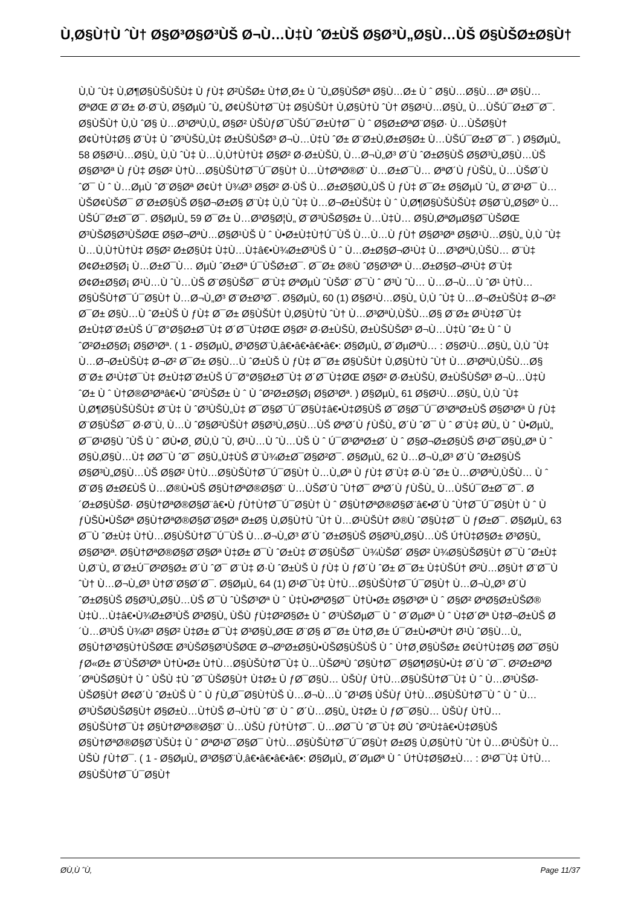Ù‚Ø§Ù†Ù ˆÙ† Ø§Ø³Ø§Ø³ÙŠ Ø¬Ù…Ù‡Ù ˆØ±ÙŠ Ø§Ø³Ù„Ø§Ù…ÙŠ Ø§ÙŠØ±Ø§Ù†
Ù‚Ù ˆÙ‡ Ù‚Ø¶Ø§ÙŠÙŠÙ‡ Ù ƒÙ‡ Ø²ÙŠØ± Ù†Ø¸Ø± Ù ˆÙ„Ø§ÙŠØª Ø§Ù…Ø± Ù ˆ Ø§Ù…Ø§Ù…Øª Ø§Ù…ØªØŒ Ø¨Ø± Ø·Ø¨Ù‚ Ø§ØµÙ ˆÙ„ Ø¢ÙŠÙ†Ø¯Ù‡ Ø§ÙŠÙ† Ù‚Ø§Ù†Ù ˆÙ† Ø§Ø¹Ù…Ø§Ù„ Ù…ÙŠÚ¯Ø±Ø¯Ø¯. Ø§ÙŠÙ† Ù‚Ù ˆØ§ Ù…Ø³ØªÙ‚Ù„ Ø§Ø² ÙŠÙƒØ¯ÙŠÚ¯Ø±Ù†Ø¯ Ù ˆ Ø§Ø±ØªØ¨Ø§Ø· Ù…ÙŠØ§Ù† Ø¢Ù†Ù‡Ø§ Ø¨Ù‡ Ù ˆØ³ÙŠÙ„Ù‡ Ø±ÙŠÙŠØ³ Ø¬Ù…Ù‡Ù ˆØ± Ø¨Ø±Ù‚Ø±Ø§Ø± Ù…ÙŠÚ¯Ø±Ø¯Ø¯. ) Ø§ØµÙ„ 58 Ø§Ø¹Ù…Ø§Ù„ Ù‚Ù ˆÙ‡ Ù…Ù‚Ù†Ù†Ù‡ Ø§Ø² Ø·Ø±ÙŠÙ‚ Ù…Ø¬Ù„Ø³ Ø´Ù ˆØ±Ø§ÙŠ Ø§Ø³Ù„Ø§Ù…ÙŠ Ø§Ø³Øª Ù ƒÙ‡ Ø§Ø² Ù†Ù…Ø§ÙŠÙ†Ø¯Ú¯Ø§Ù† Ù…Ù†ØªØ®Ø¨ Ù…Ø±Ø¯Ù… ØªØ´Ù ƒÙŠÙ„ Ù…ÙŠØ´Ù ˆØ¯ Ù ˆ Ù…ØµÙ ˆØ¨Ø§Øª Ø¢Ù† Ù¾Ø³ Ø§Ø² Ø·ÙŠ Ù…Ø±Ø§Ø­Ù„ÙŠ Ù ƒÙ‡ Ø¯Ø± Ø§ØµÙ ˆÙ„ Ø¨Ø¹Ø¯ Ù…ÙŠØ¢ÙŠØ¯ Ø¨Ø±Ø§ÙŠ Ø§Ø¬Ø±Ø§ Ø¨Ù‡ Ù‚Ù ˆÙ‡ Ù…Ø¬Ø±ÙŠÙ‡ Ù ˆ Ù‚Ø¶Ø§ÙŠÙŠÙ‡ Ø§Ø¨Ù„Ø§Øº Ù…ÙŠÚ¯Ø±Ø¯Ø¯. Ø§ØµÙ„ 59 Ø¯Ø± Ù…Ø³Ø§Ø¦Ù„ Ø¨Ø³ÙŠØ§Ø± Ù…Ù‡Ù… Ø§Ù‚ØªØµØ§Ø¯ÙŠØŒ Ø³ÙŠØ§Ø³ÙŠØŒ Ø§Ø¬ØªÙ…Ø§Ø¹ÙŠ Ù ˆ Ù•Ø±Ù‡Ù†Ú¯ÙŠ Ù…Ù…Ù ƒÙ† Ø§Ø³Øª Ø§Ø¹Ù…Ø§Ù„ Ù‚Ù ˆÙ‡ Ù…Ù‚Ù†Ù†Ù‡ Ø§Ø² Ø±Ø§Ù‡ Ù‡Ù…Ù‡â€•Ù¾Ø±Ø³ÙŠ Ù ˆ Ù…Ø±Ø§Ø¬Ø¹Ù‡ Ù…Ø³ØªÙ‚ÙŠÙ… Ø¨Ù‡ Ø¢Ø±Ø§Ø¡ Ù…Ø±Ø¯Ù… ØµÙ ˆØ±Øª Ú¯ÙŠØ±Ø¯. Ø¯Ø± Ø®Ù ˆØ§Ø³Øª Ù…Ø±Ø§Ø¬Ø¹Ù‡ Ø¨Ù‡ Ø¢Ø±Ø§Ø¡ Ø¹Ù…Ù ˆÙ…ÙŠ Ø¨Ø§ÙŠØ¯ Ø¨Ù‡ ØªØµÙ ˆÙŠØ¨ Ø¯Ù ˆ Ø³Ù ˆÙ… Ù…Ø¬Ù…Ù ˆØ¹ Ù†Ù…Ø§ÙŠÙ†Ø¯Ú¯Ø§Ù† Ù…Ø¬Ù„Ø³ Ø¨Ø±Ø³Ø¯. Ø§ØµÙ„ 60 (1) Ø§Ø¹Ù…Ø§Ù„ Ù‚Ù ˆÙ‡ Ù…Ø¬Ø±ÙŠÙ‡ Ø¬Ø² Ø¯Ø± Ø§Ù…Ù ˆØ±ÙŠ Ù ƒÙ‡ Ø¯Ø± Ø§ÙŠÙ† Ù‚Ø§Ù†Ù ˆÙ† Ù…Ø³ØªÙ‚ÙŠÙ…Ø§ Ø¨Ø± Ø¹Ù‡Ø¯Ù‡ Ø±Ù‡Ø¨Ø±ÙŠ Ú¯Ø°Ø§Ø±Ø¯Ù‡ Ø´Ø¯Ù‡ØŒ Ø§Ø² Ø·Ø±ÙŠÙ‚ Ø±ÙŠÙŠØ³ Ø¬Ù…Ù‡Ù ˆØ± Ù ˆ Ù ˆØ²Ø±Ø§Ø¡ Ø§Ø³Øª. ( 1 - Ø§ØµÙ„ Ø³Ø§Ø¨Ù‚â€•â€•â€•â€•: Ø§ØµÙ„ Ø´ØµØªÙ… : Ø§Ø¹Ù…Ø§Ù„ Ù‚Ù ˆÙ‡ Ù…Ø¬Ø±ÙŠÙ‡ Ø¬Ø² Ø¯Ø± Ø§Ù…Ù ˆØ±ÙŠ Ù ƒÙ‡ Ø¯Ø± Ø§ÙŠÙ† Ù‚Ø§Ù†Ù ˆÙ† Ù…Ø³ØªÙ‚ÙŠÙ…Ø§ Ø¨Ø± Ø¹Ù‡Ø¯Ù‡ Ø±Ù‡Ø¨Ø±ÙŠ Ú¯Ø°Ø§Ø±Ø¯Ù‡ Ø´Ø¯Ù‡ØŒ Ø§Ø² Ø·Ø±ÙŠÙ‚ Ø±ÙŠÙŠØ³ Ø¬Ù…Ù‡Ù ˆØ± Ù ˆ Ù†Ø®Ø³Øªâ€•Ù ˆØ²ÙŠØ± Ù ˆ Ù ˆØ²Ø±Ø§Ø¡ Ø§Ø³Øª. ) Ø§ØµÙ„ 61 Ø§Ø¹Ù…Ø§Ù„ Ù‚Ù ˆÙ‡ Ù‚Ø¶Ø§ÙŠÙŠÙ‡ Ø¨Ù‡ Ù ˆØ³ÙŠÙ„Ù‡ Ø¯Ø§Ø¯Ú¯Ø§Ù‡â€•Ù‡Ø§ÙŠ Ø¯Ø§Ø¯Ú¯Ø³ØªØ±ÙŠ Ø§Ø³Øª Ù ƒÙ‡ Ø¨Ø§ÙŠØ¯ Ø·Ø¨Ù‚ Ù…Ù ˆØ§Ø²ÙŠÙ† Ø§Ø³Ù„Ø§Ù…ÙŠ ØªØ´Ù ƒÙŠÙ„ Ø´Ù ˆØ¯ Ù ˆ Ø¨Ù‡ Ø­Ù„ Ù ˆ Ù•ØµÙ„ Ø¯Ø¹Ø§Ù ˆÙŠ Ù ˆ Ø­Ù•Ø¸ Ø­Ù‚Ù ˆÙ‚ Ø¹Ù…Ù ˆÙ…ÙŠ Ù ˆ Ú¯Ø³ØªØ±Ø´ Ù ˆ Ø§Ø¬Ø±Ø§ÙŠ Ø¹Ø¯Ø§Ù„Øª Ù ˆ Ø§Ù‚Ø§Ù…Ù‡ Ø­Ø¯Ù ˆØ¯ Ø§Ù„Ù‡ÙŠ Ø¨Ù¾Ø±Ø¯Ø§Ø²Ø¯. Ø§ØµÙ„ 62 Ù…Ø¬Ù„Ø³ Ø´Ù ˆØ±Ø§ÙŠ Ø§Ø³Ù„Ø§Ù…ÙŠ Ø§Ø² Ù†Ù…Ø§ÙŠÙ†Ø¯Ú¯Ø§Ù† Ù…Ù„Øª Ù ƒÙ‡ Ø¨Ù‡ Ø·Ù ˆØ± Ù…Ø³ØªÙ‚ÙŠÙ… Ù ˆ Ø¨Ø§ Ø±Ø£ÙŠ Ù…Ø®Ù•ÙŠ Ø§Ù†ØªØ®Ø§Ø¨ Ù…ÙŠØ´Ù ˆÙ†Ø¯ ØªØ´Ù ƒÙŠÙ„ Ù…ÙŠÚ¯Ø±Ø¯Ø¯. Ø´Ø±Ø§ÙŠØ· Ø§Ù†ØªØ®Ø§Ø¨â€•Ù ƒÙ†Ù†Ø¯Ú¯Ø§Ù† Ù ˆ Ø§Ù†ØªØ®Ø§Ø¨â€•Ø´Ù ˆÙ†Ø¯Ú¯Ø§Ù† Ù ˆ Ù ƒÙŠÙ•ÙŠØª Ø§Ù†ØªØ®Ø§Ø¨Ø§Øª Ø±Ø§ Ù‚Ø§Ù†Ù ˆÙ† Ù…Ø¹ÙŠÙ† Ø®Ù ˆØ§Ù‡Ø¯ Ù ƒØ±Ø¯. Ø§ØµÙ„ 63 Ø¯Ù ˆØ±Ù‡ Ù†Ù…Ø§ÙŠÙ†Ø¯Ú¯ÙŠ Ù…Ø¬Ù„Ø³ Ø´Ù ˆØ±Ø§ÙŠ Ø§Ø³Ù„Ø§Ù…ÙŠ Ú†Ù‡Ø§Ø± Ø³Ø§Ù„ Ø§Ø³Øª. Ø§Ù†ØªØ®Ø§Ø¨Ø§Øª Ù‡Ø± Ø¯Ù ˆØ±Ù‡ Ø¨Ø§ÙŠØ¯ Ù¾ÙŠØ´ Ø§Ø² Ù¾Ø§ÙŠØ§Ù† Ø¯Ù ˆØ±Ù‡ Ù‚Ø¨Ù„ Ø¨Ø±Ú¯Ø²Ø§Ø± Ø´Ù ˆØ¯ Ø¨Ù‡ Ø·Ù ˆØ±ÙŠ Ù ƒÙ‡ Ù ƒØ´Ù ˆØ± Ø¯Ø± Ù‡ÙŠÚ† Ø²Ù…Ø§Ù† Ø¨Ø¯Ù ˆÙ† Ù…Ø¬Ù„Ø³ Ù†Ø¨Ø§Ø´Ø¯. Ø§ØµÙ„ 64 (1) Ø¹Ø¯Ù‡ Ù†Ù…Ø§ÙŠÙ†Ø¯Ú¯Ø§Ù† Ù…Ø¬Ù„Ø³ Ø´Ù ˆØ±Ø§ÙŠ Ø§Ø³Ù„Ø§Ù…ÙŠ Ø¯Ù ˆÙŠØ³Øª Ù ˆ Ù‡Ù•ØªØ§Ø¯ Ù†Ù•Ø± Ø§Ø³Øª Ù ˆ Ø§Ø² ØªØ§Ø±ÙŠØ® Ù‡Ù…Ù‡â€•Ù¾Ø±Ø³ÙŠ Ø³Ø§Ù„ ÙŠÙ ƒÙ‡Ø²Ø§Ø± Ù ˆ Ø³ÙŠØµØ¯ Ù ˆ Ø´ØµØª Ù ˆ Ù‡Ø´Øª Ù‡Ø¬Ø±ÙŠ Ø´Ù…Ø³ÙŠ Ù¾Ø³ Ø§Ø² Ù‡Ø± Ø¯Ù‡ Ø³Ø§Ù„ØŒ Ø¨Ø§ Ø¯Ø± Ù†Ø¸Ø± Ú¯Ø±Ù•ØªÙ† Ø¹Ù ˆØ§Ù…Ù„ Ø§Ù†Ø³Ø§Ù†ÙŠØŒ Ø³ÙŠØ§Ø³ÙŠØŒ Ø¬ØºØ±Ø§Ù•ÙŠØ§ÙŠÙŠ Ù ˆ Ù†Ø¸Ø§ÙŠØ± Ø¢Ù†Ù‡Ø§ Ø­Ø¯Ø§Ù ƒØ«Ø± Ø¨ÙŠØ³Øª Ù†Ù•Ø± Ù†Ù…Ø§ÙŠÙ†Ø¯Ù‡ Ù…ÙŠØªÙ ˆØ§Ù†Ø¯ Ø§Ø¶Ø§Ù•Ù‡ Ø´Ù ˆØ¯. Ø²Ø±ØªØ´ØªÙŠØ§Ù† Ù ˆ ÙŠÙ ‡Ù ˆØ¯ÙŠØ§Ù† Ù‡Ø± Ù ƒØ¯Ø§Ù… ÙŠÙƒ Ù†Ù…Ø§ÙŠÙ†Ø¯Ù‡ Ù ˆ Ù…Ø³ÙŠØ­ÙŠØ§Ù† Ø¢Ø´Ù ˆØ±ÙŠ Ù ˆ Ù ƒÙ„Ø¯Ø§Ù†ÙŠ Ù…Ø¬Ù…Ù ˆØ¹Ø§ ÙŠÙƒ Ù†Ù…Ø§ÙŠÙ†Ø¯Ù ˆ Ù ˆ Ù…Ø³ÙŠØ­ÙŠØ§Ù† Ø§Ø±Ù…Ù†ÙŠ Ø¬Ù†Ù ˆØ¨ Ù ˆ Ø´Ù…Ø§Ù„ Ù‡Ø± Ù ƒØ¯Ø§Ù… ÙŠÙƒ Ù†Ù…Ø§ÙŠÙ†Ø¯Ù‡ Ø§Ù†ØªØ®Ø§Ø¨ Ù…ÙŠÙ ƒÙ†Ù†Ø¯. Ù…Ø­Ø¯Ù ˆØ¯Ù‡ Ø­Ù ˆØ²Ù‡â€•Ù‡Ø§ÙŠ Ø§Ù†ØªØ®Ø§Ø¨ÙŠÙ‡ Ù ˆ ØªØ¹Ø¯Ø§Ø¯ Ù†Ù…Ø§ÙŠÙ†Ø¯Ú¯Ø§Ù† Ø±Ø§ Ù‚Ø§Ù†Ù ˆÙ† Ù…Ø¹ÙŠÙ† Ù…ÙŠÙ ƒÙ†Ø¯. ( 1 - Ø§ØµÙ„ Ø³Ø§Ø¨Ù‚â€•â€•â€•â€•: Ø§ØµÙ„ Ø´ØµØª Ù ˆ Ú†Ù‡Ø§Ø±Ù… : Ø¹Ø¯Ù‡ Ù†Ù…Ø§ÙŠÙ†Ø¯Ú¯Ø§Ù†
Ø­Ù‚Ù ˆÙ‚ Page 11/37